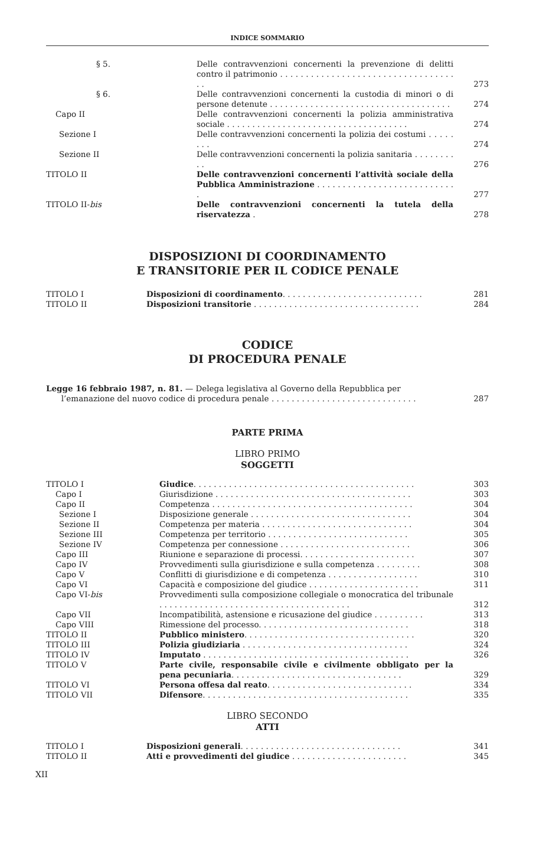INDICE SOMMARIO
| § 5. | Delle contravvenzioni concernenti la prevenzione di delitti contro il patrimonio . . . . . . . . . . . . . . . . . . . . . . . . . . . . . . . . . . . . | 273 |
| § 6. | Delle contravvenzioni concernenti la custodia di minori o di persone detenute . . . . . . . . . . . . . . . . . . . . . . . . . . . . . . . . . . . . | 274 |
| Capo II | Delle contravvenzioni concernenti la polizia amministrativa sociale . . . . . . . . . . . . . . . . . . . . . . . . . . . . . . . . . . . . | 274 |
| Sezione I | Delle contravvenzioni concernenti la polizia dei costumi . . . . . . . . | 274 |
| Sezione II | Delle contravvenzioni concernenti la polizia sanitaria . . . . . . . . . . | 276 |
| TITOLO II | Delle contravvenzioni concernenti l’attività sociale della Pubblica Amministrazione . . . . . . . . . . . . . . . . . . . . . . . . . . . . | 277 |
| TITOLO II- bis | Delle contravvenzioni concernenti la tutela della riservatezza . | 278 |
DISPOSIZIONI DI COORDINAMENTO
E TRANSITORIE PER IL CODICE PENALE
| TITOLO I | Disposizioni di coordinamento . . . . . . . . . . . . . . . . . . . . . . . . . . . . | 281 |
| TITOLO II | Disposizioni transitorie . . . . . . . . . . . . . . . . . . . . . . . . . . . . . . . . . | 284 |
CODICE
DI PROCEDURA PENALE
| Legge 16 febbraio 1987, n. 81. — Delega legislativa al Governo della Repubblica per l’emanazione del nuovo codice di procedura penale . . . . . . . . . . . . . . . . . . . . . . . . . . . . . | 287 |
PARTE PRIMA
LIBRO PRIMO
SOGGETTI
| TITOLO I | Giudice . . . . . . . . . . . . . . . . . . . . . . . . . . . . . . . . . . . . . . . . . . . . | 303 |
| Capo I | Giurisdizione . . . . . . . . . . . . . . . . . . . . . . . . . . . . . . . . . . . . . . . | 303 |
| Capo II | Competenza . . . . . . . . . . . . . . . . . . . . . . . . . . . . . . . . . . . . . . . . | 304 |
| Sezione I | Disposizione generale . . . . . . . . . . . . . . . . . . . . . . . . . . . . . . . . | 304 |
| Sezione II | Competenza per materia . . . . . . . . . . . . . . . . . . . . . . . . . . . . . . | 304 |
| Sezione III | Competenza per territorio . . . . . . . . . . . . . . . . . . . . . . . . . . . . | 305 |
| Sezione IV | Competenza per connessione . . . . . . . . . . . . . . . . . . . . . . . . . . | 306 |
| Capo III | Riunione e separazione di processi. . . . . . . . . . . . . . . . . . . . . . . | 307 |
| Capo IV | Provvedimenti sulla giurisdizione e sulla competenza . . . . . . . . . | 308 |
| Capo V | Conflitti di giurisdizione e di competenza . . . . . . . . . . . . . . . . . . | 310 |
| Capo VI | Capacità e composizione del giudice . . . . . . . . . . . . . . . . . . . . . . | 311 |
| Capo VI- bis | Provvedimenti sulla composizione collegiale o monocratica del tribunale . . . . . . . . . . . . . . . . . . . . . . . . . . . . . . . . . . . . . . | 312 |
| Capo VII | Incompatibilità, astensione e ricusazione del giudice . . . . . . . . . . | 313 |
| Capo VIII | Rimessione del processo. . . . . . . . . . . . . . . . . . . . . . . . . . . . . . | 318 |
| TITOLO II | Pubblico ministero . . . . . . . . . . . . . . . . . . . . . . . . . . . . . . . . . . | 320 |
| TITOLO III | Polizia giudiziaria . . . . . . . . . . . . . . . . . . . . . . . . . . . . . . . . . | 324 |
| TITOLO IV | Imputato . . . . . . . . . . . . . . . . . . . . . . . . . . . . . . . . . . . . . . . . . | 326 |
| TITOLO V | Parte civile, responsabile civile e civilmente obbligato per la pena pecuniaria . . . . . . . . . . . . . . . . . . . . . . . . . . . . . . . . . . | 329 |
| TITOLO VI | Persona offesa dal reato . . . . . . . . . . . . . . . . . . . . . . . . . . . . . | 334 |
| TITOLO VII | Difensore . . . . . . . . . . . . . . . . . . . . . . . . . . . . . . . . . . . . . . . . . | 335 |
LIBRO SECONDO
ATTI
| TITOLO I | Disposizioni generali . . . . . . . . . . . . . . . . . . . . . . . . . . . . . . . . | 341 |
| TITOLO II | Atti e provvedimenti del giudice . . . . . . . . . . . . . . . . . . . . . . . | 345 |
XII